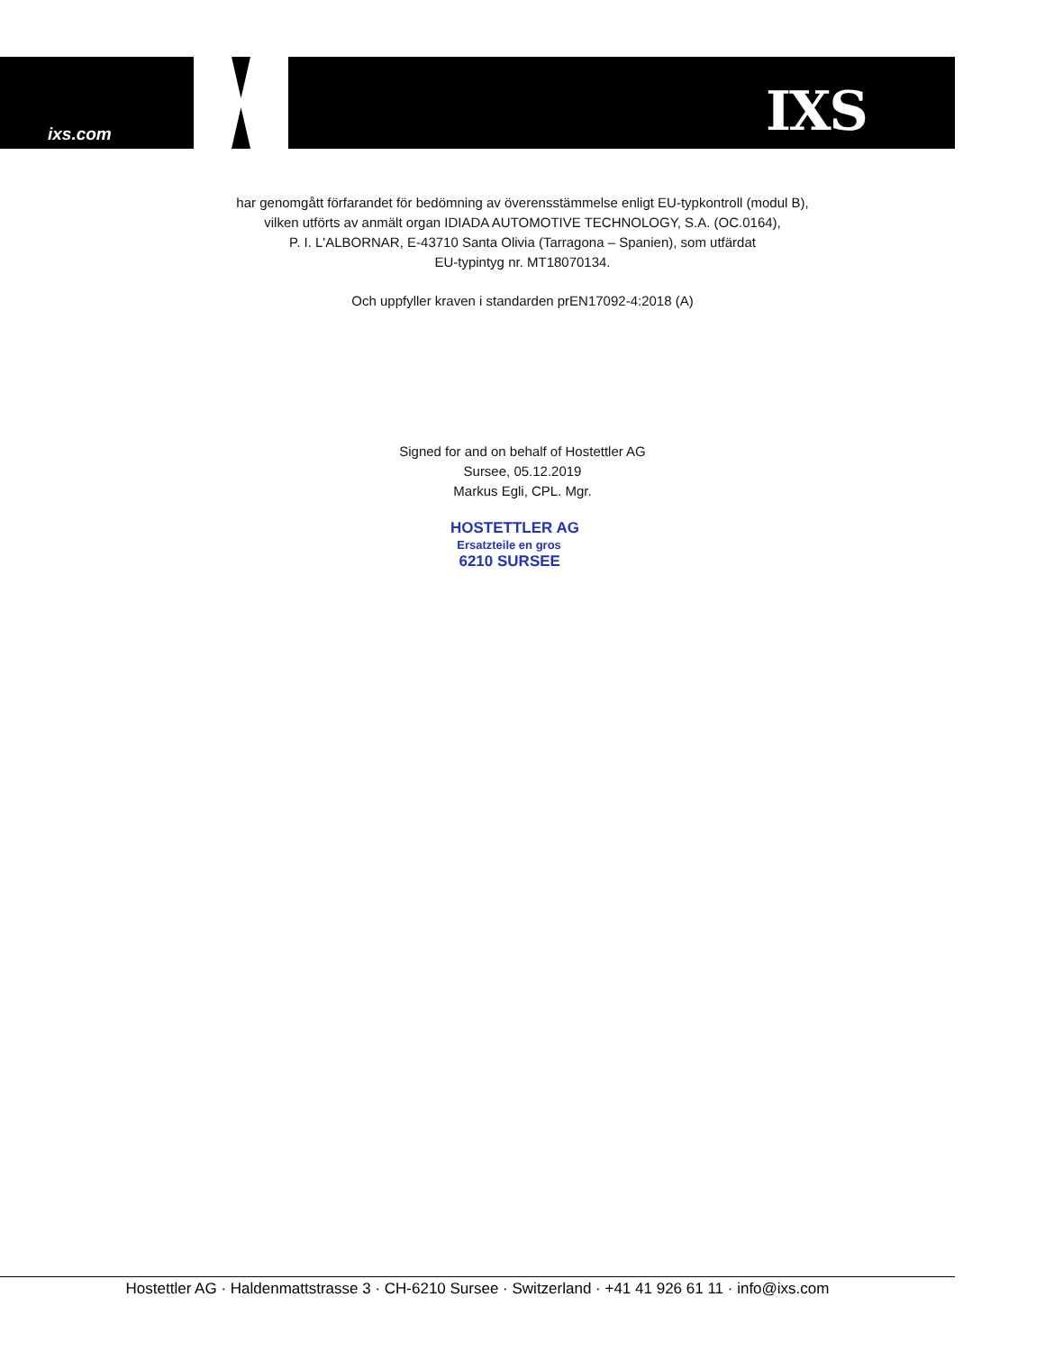ixs.com IXS
har genomgått förfarandet för bedömning av överensstämmelse enligt EU-typkontroll (modul B),
vilken utförts av anmält organ IDIADA AUTOMOTIVE TECHNOLOGY, S.A. (OC.0164),
P. I. L'ALBORNAR, E-43710 Santa Olivia (Tarragona – Spanien), som utfärdat
EU-typintyg nr. MT18070134.
Och uppfyller kraven i standarden prEN17092-4:2018 (A)
Signed for and on behalf of Hostettler AG
Sursee, 05.12.2019
Markus Egli, CPL. Mgr.
HOSTETTLER AG
Ersatzteile en gros
6210 SURSEE
Hostettler AG · Haldenmattstrasse 3 · CH-6210 Sursee · Switzerland · +41 41 926 61 11 · info@ixs.com